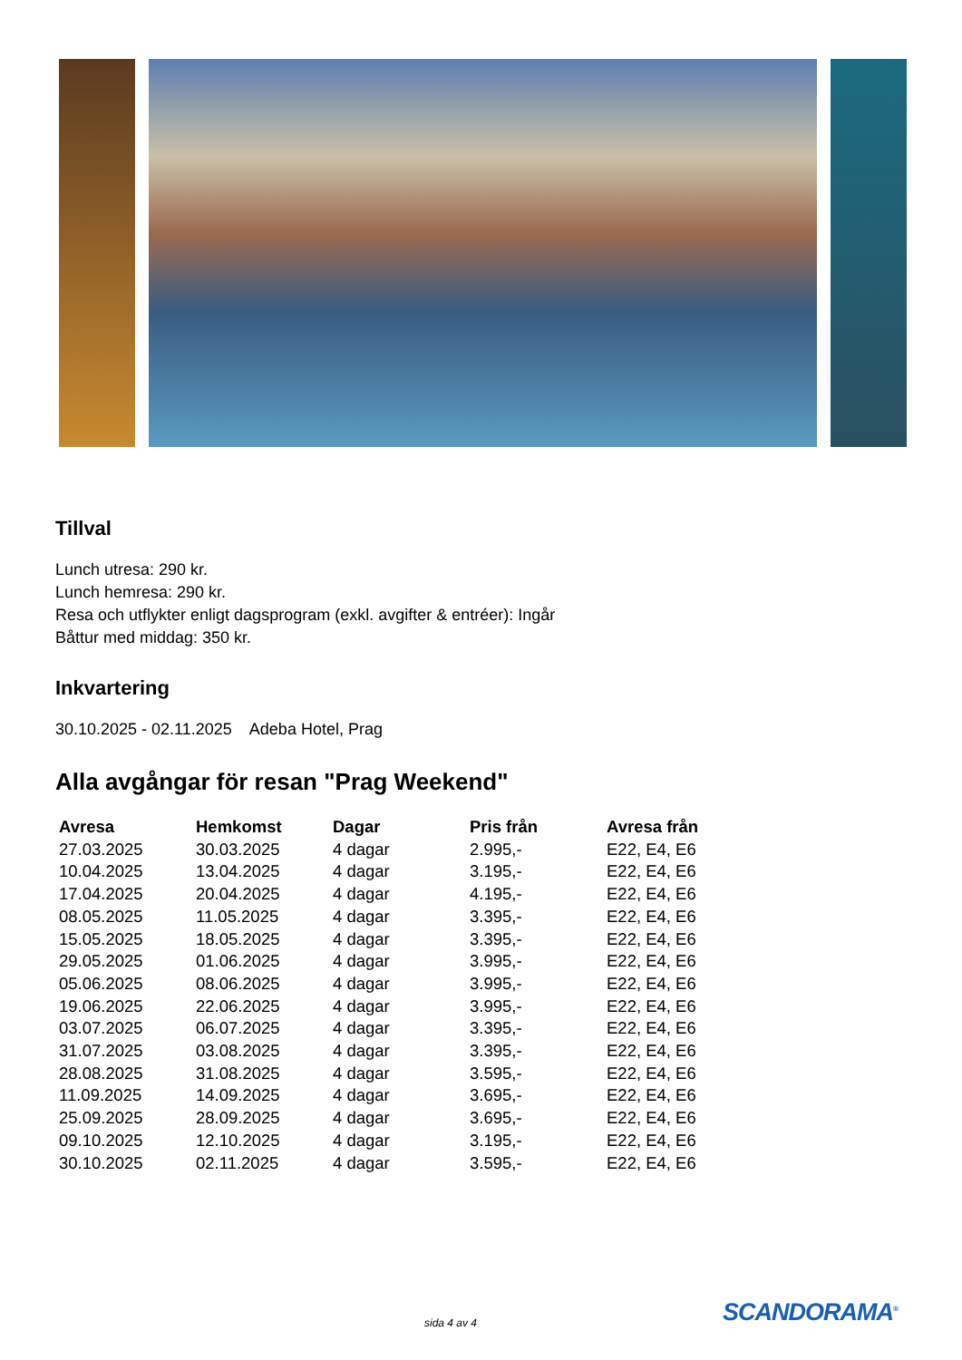Tillval
Lunch utresa: 290 kr.
Lunch hemresa: 290 kr.
Resa och utflykter enligt dagsprogram (exkl. avgifter & entréer): Ingår
Båttur med middag: 350 kr.
Inkvartering
30.10.2025 - 02.11.2025 Adeba Hotel, Prag
Alla avgångar för resan "Prag Weekend"
| Avresa | Hemkomst | Dagar | Pris från | Avresa från |
| --- | --- | --- | --- | --- |
| 27.03.2025 | 30.03.2025 | 4 dagar | 2.995,- | E22, E4, E6 |
| 10.04.2025 | 13.04.2025 | 4 dagar | 3.195,- | E22, E4, E6 |
| 17.04.2025 | 20.04.2025 | 4 dagar | 4.195,- | E22, E4, E6 |
| 08.05.2025 | 11.05.2025 | 4 dagar | 3.395,- | E22, E4, E6 |
| 15.05.2025 | 18.05.2025 | 4 dagar | 3.395,- | E22, E4, E6 |
| 29.05.2025 | 01.06.2025 | 4 dagar | 3.995,- | E22, E4, E6 |
| 05.06.2025 | 08.06.2025 | 4 dagar | 3.995,- | E22, E4, E6 |
| 19.06.2025 | 22.06.2025 | 4 dagar | 3.995,- | E22, E4, E6 |
| 03.07.2025 | 06.07.2025 | 4 dagar | 3.395,- | E22, E4, E6 |
| 31.07.2025 | 03.08.2025 | 4 dagar | 3.395,- | E22, E4, E6 |
| 28.08.2025 | 31.08.2025 | 4 dagar | 3.595,- | E22, E4, E6 |
| 11.09.2025 | 14.09.2025 | 4 dagar | 3.695,- | E22, E4, E6 |
| 25.09.2025 | 28.09.2025 | 4 dagar | 3.695,- | E22, E4, E6 |
| 09.10.2025 | 12.10.2025 | 4 dagar | 3.195,- | E22, E4, E6 |
| 30.10.2025 | 02.11.2025 | 4 dagar | 3.595,- | E22, E4, E6 |
sida 4 av 4 SCANDORAMA<sup>®</sup>